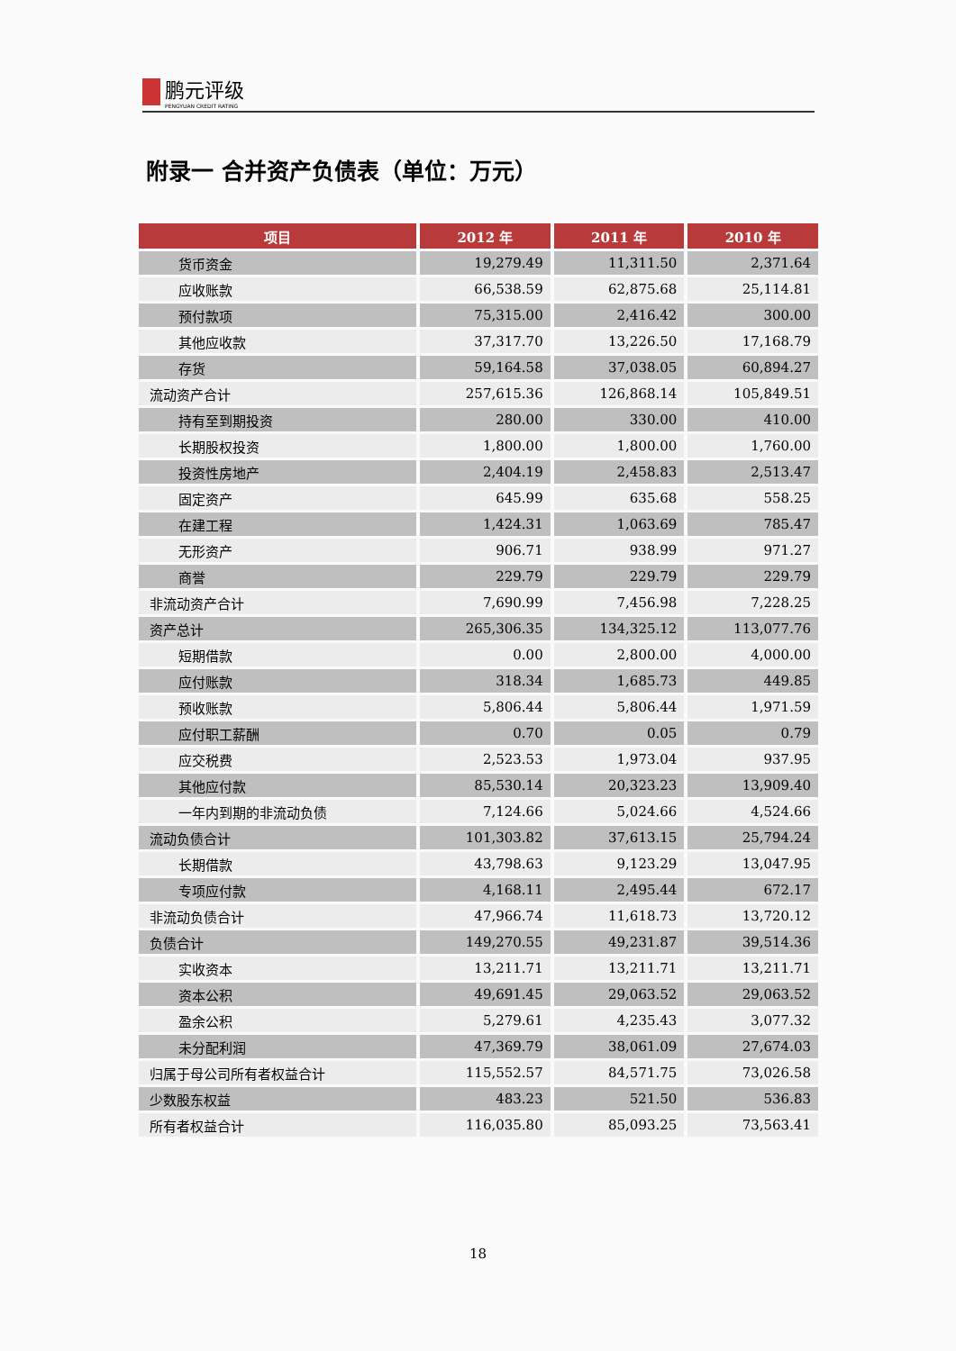鹏元评级 PENGYUAN CREDIT RATING
附录一 合并资产负债表（单位：万元）
| 项目 | 2012 年 | 2011 年 | 2010 年 |
| --- | --- | --- | --- |
| 货币资金 | 19,279.49 | 11,311.50 | 2,371.64 |
| 应收账款 | 66,538.59 | 62,875.68 | 25,114.81 |
| 预付款项 | 75,315.00 | 2,416.42 | 300.00 |
| 其他应收款 | 37,317.70 | 13,226.50 | 17,168.79 |
| 存货 | 59,164.58 | 37,038.05 | 60,894.27 |
| 流动资产合计 | 257,615.36 | 126,868.14 | 105,849.51 |
| 持有至到期投资 | 280.00 | 330.00 | 410.00 |
| 长期股权投资 | 1,800.00 | 1,800.00 | 1,760.00 |
| 投资性房地产 | 2,404.19 | 2,458.83 | 2,513.47 |
| 固定资产 | 645.99 | 635.68 | 558.25 |
| 在建工程 | 1,424.31 | 1,063.69 | 785.47 |
| 无形资产 | 906.71 | 938.99 | 971.27 |
| 商誉 | 229.79 | 229.79 | 229.79 |
| 非流动资产合计 | 7,690.99 | 7,456.98 | 7,228.25 |
| 资产总计 | 265,306.35 | 134,325.12 | 113,077.76 |
| 短期借款 | 0.00 | 2,800.00 | 4,000.00 |
| 应付账款 | 318.34 | 1,685.73 | 449.85 |
| 预收账款 | 5,806.44 | 5,806.44 | 1,971.59 |
| 应付职工薪酬 | 0.70 | 0.05 | 0.79 |
| 应交税费 | 2,523.53 | 1,973.04 | 937.95 |
| 其他应付款 | 85,530.14 | 20,323.23 | 13,909.40 |
| 一年内到期的非流动负债 | 7,124.66 | 5,024.66 | 4,524.66 |
| 流动负债合计 | 101,303.82 | 37,613.15 | 25,794.24 |
| 长期借款 | 43,798.63 | 9,123.29 | 13,047.95 |
| 专项应付款 | 4,168.11 | 2,495.44 | 672.17 |
| 非流动负债合计 | 47,966.74 | 11,618.73 | 13,720.12 |
| 负债合计 | 149,270.55 | 49,231.87 | 39,514.36 |
| 实收资本 | 13,211.71 | 13,211.71 | 13,211.71 |
| 资本公积 | 49,691.45 | 29,063.52 | 29,063.52 |
| 盈余公积 | 5,279.61 | 4,235.43 | 3,077.32 |
| 未分配利润 | 47,369.79 | 38,061.09 | 27,674.03 |
| 归属于母公司所有者权益合计 | 115,552.57 | 84,571.75 | 73,026.58 |
| 少数股东权益 | 483.23 | 521.50 | 536.83 |
| 所有者权益合计 | 116,035.80 | 85,093.25 | 73,563.41 |
18